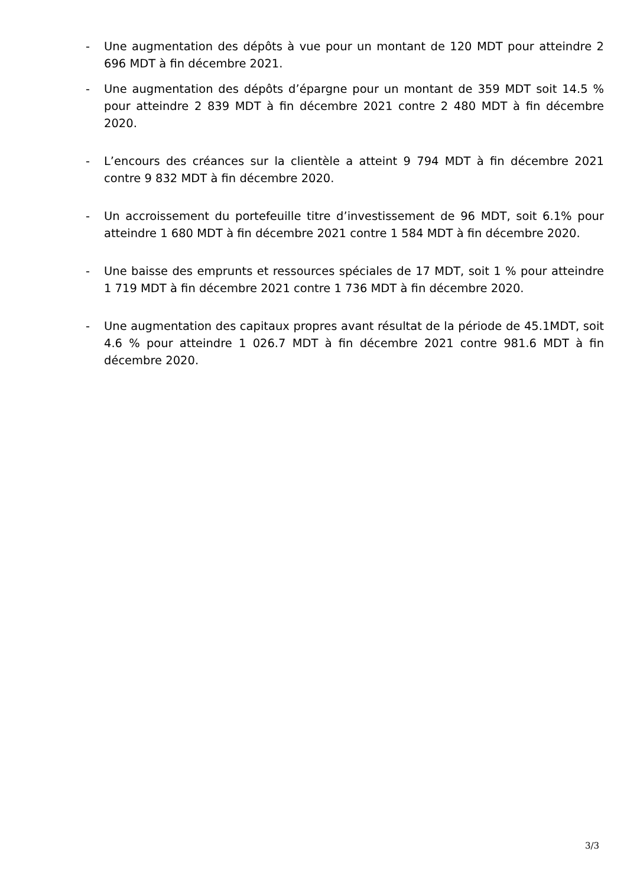- Une augmentation des dépôts à vue pour un montant de 120 MDT pour atteindre 2 696 MDT à fin décembre 2021.
- Une augmentation des dépôts d’épargne pour un montant de 359 MDT soit 14.5 % pour atteindre 2 839 MDT à fin décembre 2021 contre 2 480 MDT à fin décembre 2020.
- L’encours des créances sur la clientèle a atteint 9 794 MDT à fin décembre 2021 contre 9 832 MDT à fin décembre 2020.
- Un accroissement du portefeuille titre d’investissement de 96 MDT, soit 6.1% pour atteindre 1 680 MDT à fin décembre 2021 contre 1 584 MDT à fin décembre 2020.
- Une baisse des emprunts et ressources spéciales de 17 MDT, soit 1 % pour atteindre 1 719 MDT à fin décembre 2021 contre 1 736 MDT à fin décembre 2020.
- Une augmentation des capitaux propres avant résultat de la période de 45.1MDT, soit 4.6 % pour atteindre 1 026.7 MDT à fin décembre 2021 contre 981.6 MDT à fin décembre 2020.
3/3